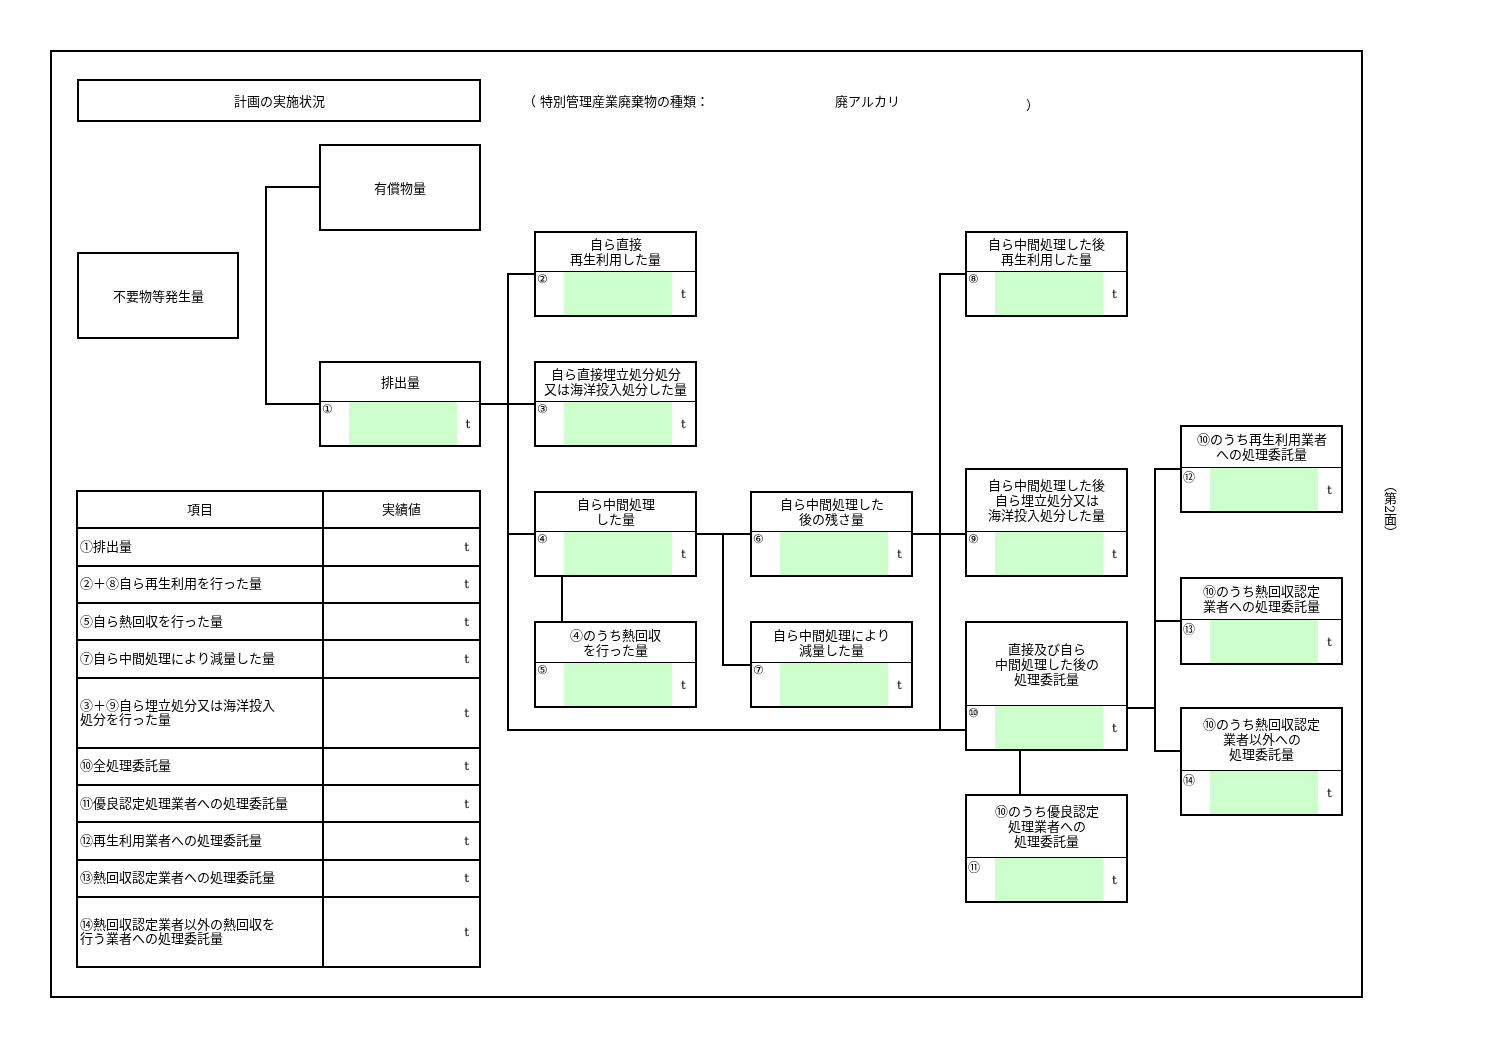計画の実施状況
（ 特別管理産業廃棄物の種類： 廃アルカリ ）
不要物等発生量
有償物量
排出量
① t
自ら直接
再生利用した量
② t
自ら直接埋立処分処分
又は海洋投入処分した量
③ t
自ら中間処理
した量
④ t
④のうち熱回収
を行った量
⑤ t
自ら中間処理した
後の残さ量
⑥ t
自ら中間処理により
減量した量
⑦ t
自ら中間処理した後
再生利用した量
⑧ t
自ら中間処理した後
自ら埋立処分又は
海洋投入処分した量
⑨ t
直接及び自ら
中間処理した後の
処理委託量
⑩ t
⑩のうち優良認定
処理業者への
処理委託量
⑪ t
⑩のうち再生利用業者
への処理委託量
⑫ t
⑩のうち熱回収認定
業者への処理委託量
⑬ t
⑩のうち熱回収認定
業者以外への
処理委託量
⑭ t
| 項目 | 実績値 |
| --- | --- |
| ①排出量 | t |
| ②＋⑧自ら再生利用を行った量 | t |
| ⑤自ら熱回収を行った量 | t |
| ⑦自ら中間処理により減量した量 | t |
| ③＋⑨自ら埋立処分又は海洋投入 処分を行った量 | t |
| ⑩全処理委託量 | t |
| ⑪優良認定処理業者への処理委託量 | t |
| ⑫再生利用業者への処理委託量 | t |
| ⑬熱回収認定業者への処理委託量 | t |
| ⑭熱回収認定業者以外の熱回収を 行う業者への処理委託量 | t |
（第2面）